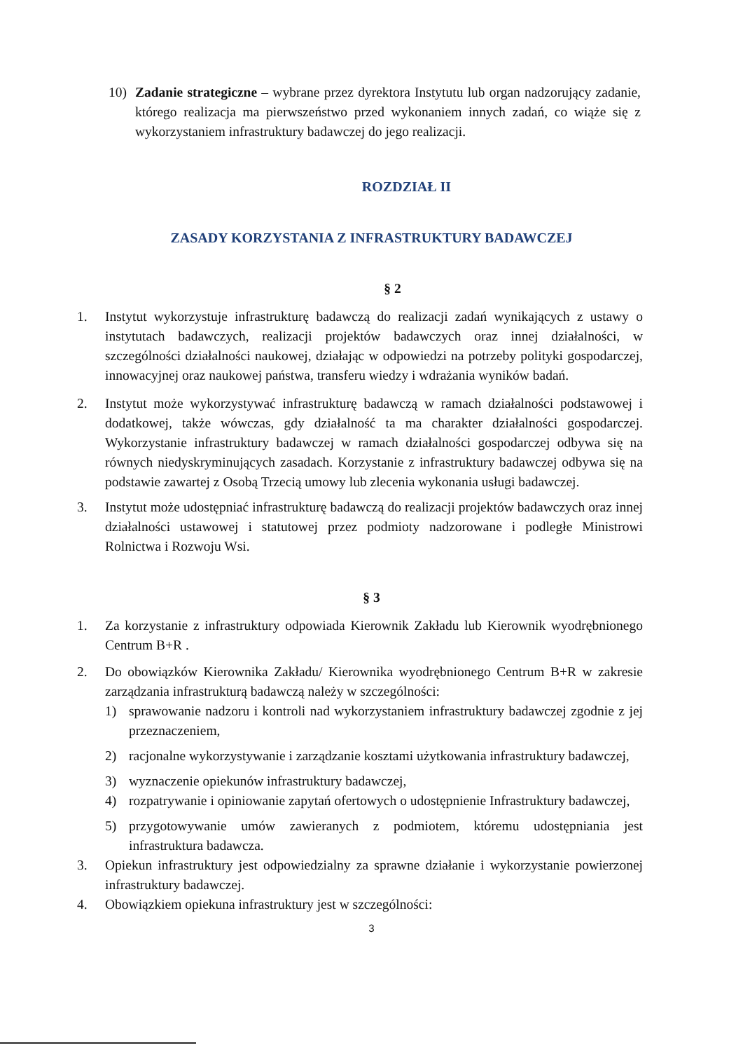10) Zadanie strategiczne – wybrane przez dyrektora Instytutu lub organ nadzorujący zadanie, którego realizacja ma pierwszeństwo przed wykonaniem innych zadań, co wiąże się z wykorzystaniem infrastruktury badawczej do jego realizacji.
ROZDZIAŁ II
ZASADY KORZYSTANIA Z INFRASTRUKTURY BADAWCZEJ
§ 2
1. Instytut wykorzystuje infrastrukturę badawczą do realizacji zadań wynikających z ustawy o instytutach badawczych, realizacji projektów badawczych oraz innej działalności, w szczególności działalności naukowej, działając w odpowiedzi na potrzeby polityki gospodarczej, innowacyjnej oraz naukowej państwa, transferu wiedzy i wdrażania wyników badań.
2. Instytut może wykorzystywać infrastrukturę badawczą w ramach działalności podstawowej i dodatkowej, także wówczas, gdy działalność ta ma charakter działalności gospodarczej. Wykorzystanie infrastruktury badawczej w ramach działalności gospodarczej odbywa się na równych niedyskryminujących zasadach. Korzystanie z infrastruktury badawczej odbywa się na podstawie zawartej z Osobą Trzecią umowy lub zlecenia wykonania usługi badawczej.
3. Instytut może udostępniać infrastrukturę badawczą do realizacji projektów badawczych oraz innej działalności ustawowej i statutowej przez podmioty nadzorowane i podległe Ministrowi Rolnictwa i Rozwoju Wsi.
§ 3
1. Za korzystanie z infrastruktury odpowiada Kierownik Zakładu lub Kierownik wyodrębnionego Centrum B+R .
2. Do obowiązków Kierownika Zakładu/ Kierownika wyodrębnionego Centrum B+R w zakresie zarządzania infrastrukturą badawczą należy w szczególności:
1) sprawowanie nadzoru i kontroli nad wykorzystaniem infrastruktury badawczej zgodnie z jej przeznaczeniem,
2) racjonalne wykorzystywanie i zarządzanie kosztami użytkowania infrastruktury badawczej,
3) wyznaczenie opiekunów infrastruktury badawczej,
4) rozpatrywanie i opiniowanie zapytań ofertowych o udostępnienie Infrastruktury badawczej,
5) przygotowywanie umów zawieranych z podmiotem, któremu udostępniania jest infrastruktura badawcza.
3. Opiekun infrastruktury jest odpowiedzialny za sprawne działanie i wykorzystanie powierzonej infrastruktury badawczej.
4. Obowiązkiem opiekuna infrastruktury jest w szczególności:
3